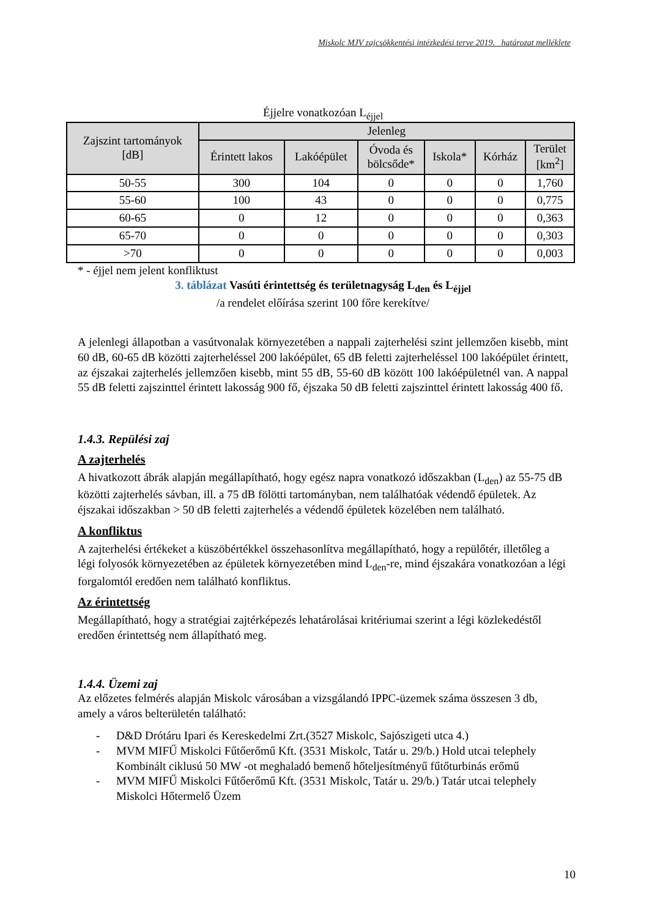Miskolc MJV zajcsökkentési intézkedési terve 2019. határozat melléklete
Éjjelre vonatkozóan L<sub>éjjel</sub>
| Zajszint tartományok [dB] | Jelenleg | | | | | |
| --- | --- | --- | --- | --- | --- | --- |
| | Érintett lakos | Lakóépület | Óvoda és bölcsőde* | Iskola* | Kórház | Terület [km<sup>2</sup>] |
| 50-55 | 300 | 104 | 0 | 0 | 0 | 1,760 |
| 55-60 | 100 | 43 | 0 | 0 | 0 | 0,775 |
| 60-65 | 0 | 12 | 0 | 0 | 0 | 0,363 |
| 65-70 | 0 | 0 | 0 | 0 | 0 | 0,303 |
| >70 | 0 | 0 | 0 | 0 | 0 | 0,003 |
* - éjjel nem jelent konfliktust
3. táblázat Vasúti érintettség és területnagyság L<sub>den</sub> és L<sub>éjjel</sub>
/a rendelet előírása szerint 100 főre kerekítve/
A jelenlegi állapotban a vasútvonalak környezetében a nappali zajterhelési szint jellemzően kisebb, mint 60 dB, 60-65 dB közötti zajterheléssel 200 lakóépület, 65 dB feletti zajterheléssel 100 lakóépület érintett, az éjszakai zajterhelés jellemzően kisebb, mint 55 dB, 55-60 dB között 100 lakóépületnél van. A nappal 55 dB feletti zajszinttel érintett lakosság 900 fő, éjszaka 50 dB feletti zajszinttel érintett lakosság 400 fő.
1.4.3. Repülési zaj
A zajterhelés
A hivatkozott ábrák alapján megállapítható, hogy egész napra vonatkozó időszakban (L<sub>den</sub>) az 55-75 dB közötti zajterhelés sávban, ill. a 75 dB fölötti tartományban, nem találhatóak védendő épületek. Az éjszakai időszakban > 50 dB feletti zajterhelés a védendő épületek közelében nem található.
A konfliktus
A zajterhelési értékeket a küszöbértékkel összehasonlítva megállapítható, hogy a repülőtér, illetőleg a légi folyosók környezetében az épületek környezetében mind L<sub>den</sub>-re, mind éjszakára vonatkozóan a légi forgalomtól eredően nem található konfliktus.
Az érintettség
Megállapítható, hogy a stratégiai zajtérképezés lehatárolásai kritériumai szerint a légi közlekedéstől eredően érintettség nem állapítható meg.
1.4.4. Üzemi zaj
Az előzetes felmérés alapján Miskolc városában a vizsgálandó IPPC-üzemek száma összesen 3 db, amely a város belterületén található:
- D&D Drótáru Ipari és Kereskedelmi Zrt.(3527 Miskolc, Sajószigeti utca 4.)
- MVM MIFŰ Miskolci Fűtőerőmű Kft. (3531 Miskolc, Tatár u. 29/b.) Hold utcai telephely Kombinált ciklusú 50 MW -ot meghaladó bemenő hőteljesítményű fűtőturbinás erőmű
- MVM MIFŰ Miskolci Fűtőerőmű Kft. (3531 Miskolc, Tatár u. 29/b.) Tatár utcai telephely Miskolci Hőtermelő Üzem
10